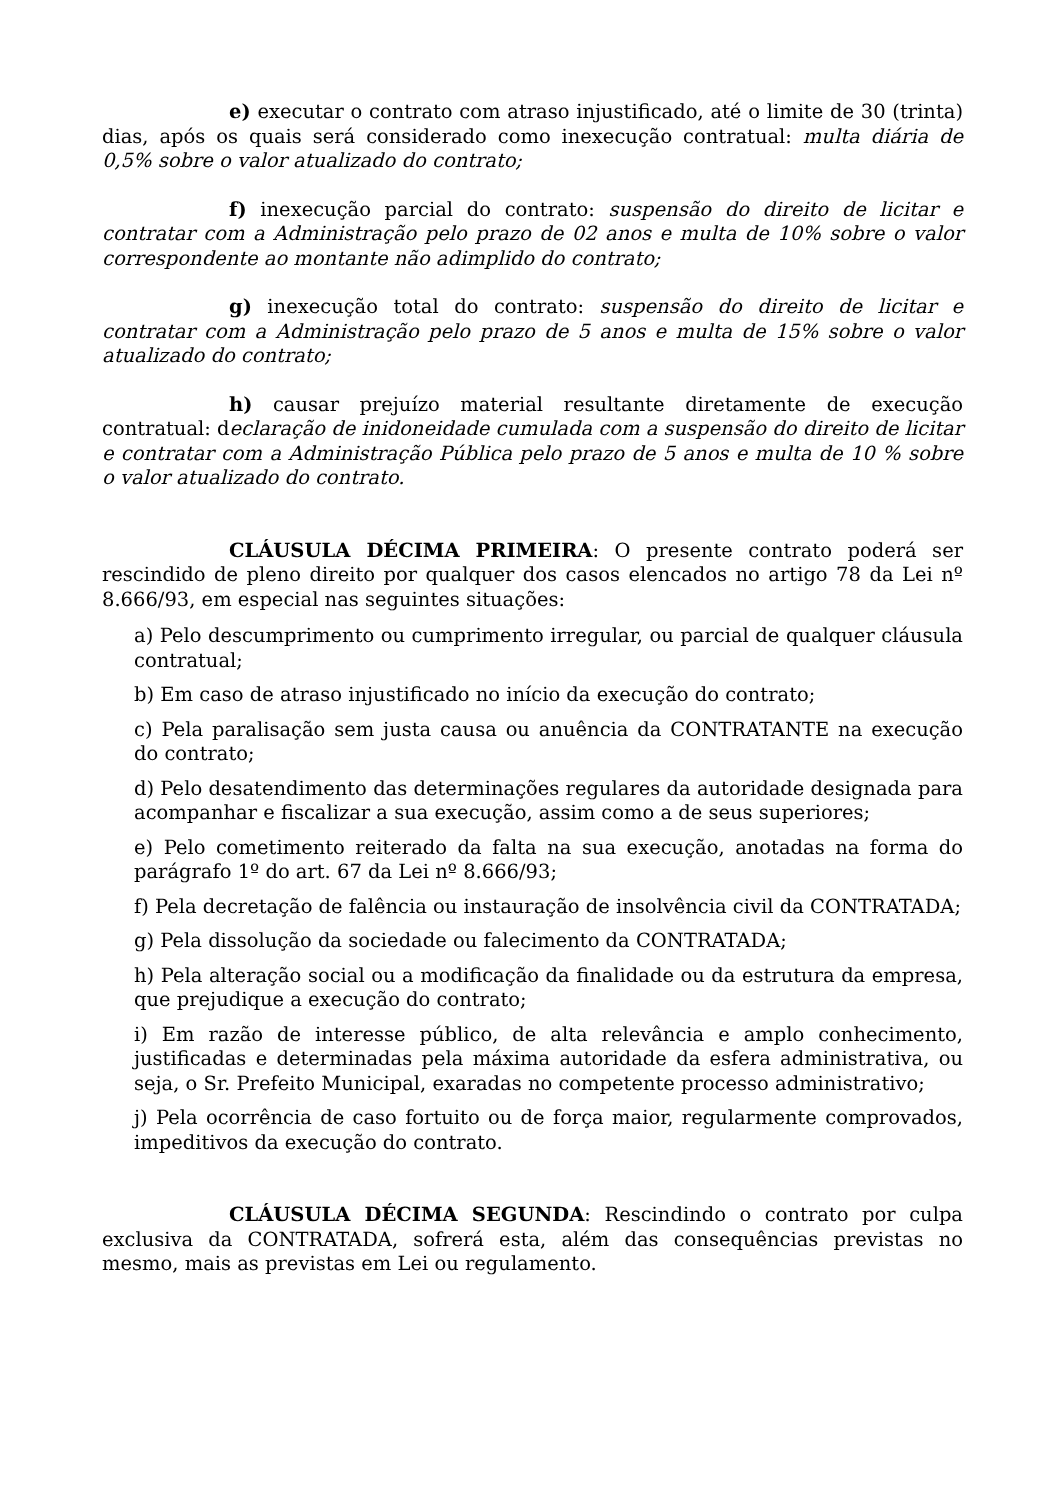e) executar o contrato com atraso injustificado, até o limite de 30 (trinta) dias, após os quais será considerado como inexecução contratual: multa diária de 0,5% sobre o valor atualizado do contrato;
f) inexecução parcial do contrato: suspensão do direito de licitar e contratar com a Administração pelo prazo de 02 anos e multa de 10% sobre o valor correspondente ao montante não adimplido do contrato;
g) inexecução total do contrato: suspensão do direito de licitar e contratar com a Administração pelo prazo de 5 anos e multa de 15% sobre o valor atualizado do contrato;
h) causar prejuízo material resultante diretamente de execução contratual: declaração de inidoneidade cumulada com a suspensão do direito de licitar e contratar com a Administração Pública pelo prazo de 5 anos e multa de 10 % sobre o valor atualizado do contrato.
CLÁUSULA DÉCIMA PRIMEIRA: O presente contrato poderá ser rescindido de pleno direito por qualquer dos casos elencados no artigo 78 da Lei nº 8.666/93, em especial nas seguintes situações:
a) Pelo descumprimento ou cumprimento irregular, ou parcial de qualquer cláusula contratual;
b) Em caso de atraso injustificado no início da execução do contrato;
c) Pela paralisação sem justa causa ou anuência da CONTRATANTE na execução do contrato;
d) Pelo desatendimento das determinações regulares da autoridade designada para acompanhar e fiscalizar a sua execução, assim como a de seus superiores;
e) Pelo cometimento reiterado da falta na sua execução, anotadas na forma do parágrafo 1º do art. 67 da Lei nº 8.666/93;
f) Pela decretação de falência ou instauração de insolvência civil da CONTRATADA;
g) Pela dissolução da sociedade ou falecimento da CONTRATADA;
h) Pela alteração social ou a modificação da finalidade ou da estrutura da empresa, que prejudique a execução do contrato;
i) Em razão de interesse público, de alta relevância e amplo conhecimento, justificadas e determinadas pela máxima autoridade da esfera administrativa, ou seja, o Sr. Prefeito Municipal, exaradas no competente processo administrativo;
j) Pela ocorrência de caso fortuito ou de força maior, regularmente comprovados, impeditivos da execução do contrato.
CLÁUSULA DÉCIMA SEGUNDA: Rescindindo o contrato por culpa exclusiva da CONTRATADA, sofrerá esta, além das consequências previstas no mesmo, mais as previstas em Lei ou regulamento.